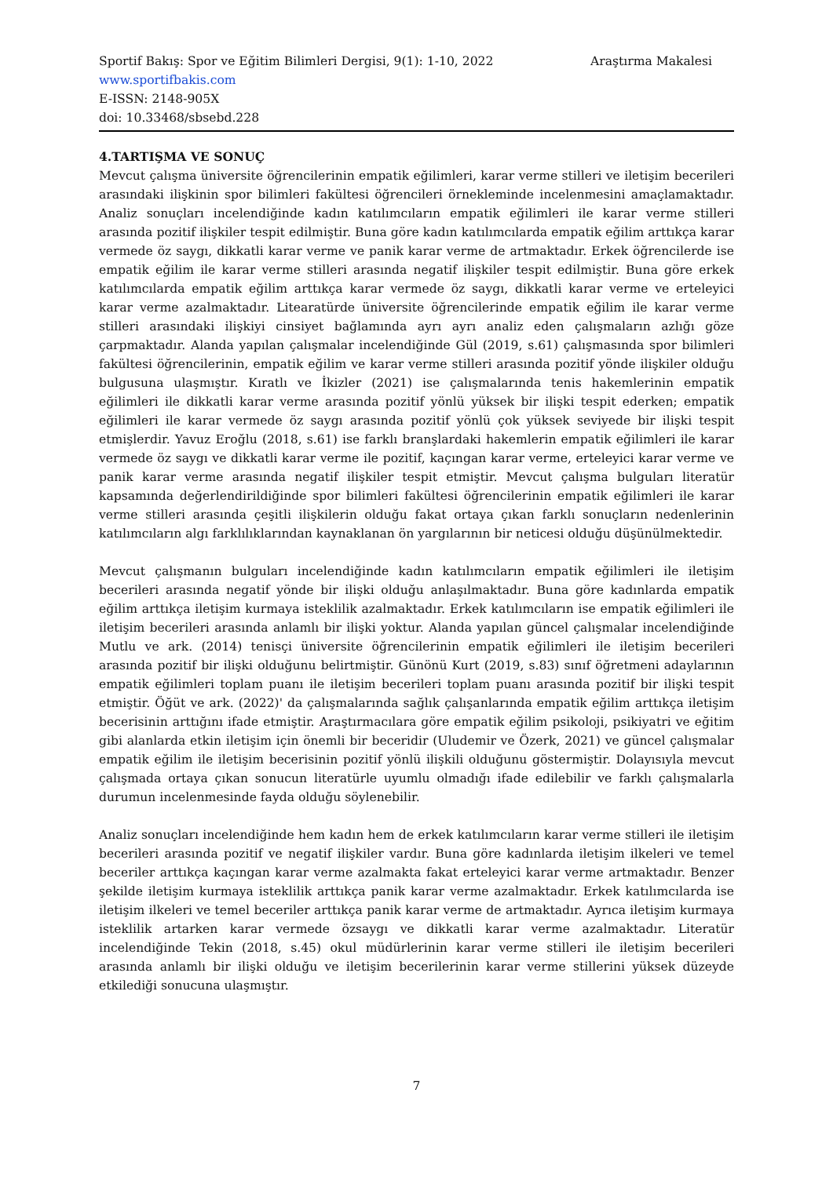Sportif Bakış: Spor ve Eğitim Bilimleri Dergisi, 9(1): 1-10, 2022 Araştırma Makalesi
www.sportifbakis.com
E-ISSN: 2148-905X
doi: 10.33468/sbsebd.228
4.TARTIŞMA VE SONUÇ
Mevcut çalışma üniversite öğrencilerinin empatik eğilimleri, karar verme stilleri ve iletişim becerileri arasındaki ilişkinin spor bilimleri fakültesi öğrencileri örnekleminde incelenmesini amaçlamaktadır. Analiz sonuçları incelendiğinde kadın katılımcıların empatik eğilimleri ile karar verme stilleri arasında pozitif ilişkiler tespit edilmiştir. Buna göre kadın katılımcılarda empatik eğilim arttıkça karar vermede öz saygı, dikkatli karar verme ve panik karar verme de artmaktadır. Erkek öğrencilerde ise empatik eğilim ile karar verme stilleri arasında negatif ilişkiler tespit edilmiştir. Buna göre erkek katılımcılarda empatik eğilim arttıkça karar vermede öz saygı, dikkatli karar verme ve erteleyici karar verme azalmaktadır. Litearatürde üniversite öğrencilerinde empatik eğilim ile karar verme stilleri arasındaki ilişkiyi cinsiyet bağlamında ayrı ayrı analiz eden çalışmaların azlığı göze çarpmaktadır. Alanda yapılan çalışmalar incelendiğinde Gül (2019, s.61) çalışmasında spor bilimleri fakültesi öğrencilerinin, empatik eğilim ve karar verme stilleri arasında pozitif yönde ilişkiler olduğu bulgusuna ulaşmıştır. Kıratlı ve İkizler (2021) ise çalışmalarında tenis hakemlerinin empatik eğilimleri ile dikkatli karar verme arasında pozitif yönlü yüksek bir ilişki tespit ederken; empatik eğilimleri ile karar vermede öz saygı arasında pozitif yönlü çok yüksek seviyede bir ilişki tespit etmişlerdir. Yavuz Eroğlu (2018, s.61) ise farklı branşlardaki hakemlerin empatik eğilimleri ile karar vermede öz saygı ve dikkatli karar verme ile pozitif, kaçıngan karar verme, erteleyici karar verme ve panik karar verme arasında negatif ilişkiler tespit etmiştir. Mevcut çalışma bulguları literatür kapsamında değerlendirildiğinde spor bilimleri fakültesi öğrencilerinin empatik eğilimleri ile karar verme stilleri arasında çeşitli ilişkilerin olduğu fakat ortaya çıkan farklı sonuçların nedenlerinin katılımcıların algı farklılıklarından kaynaklanan ön yargılarının bir neticesi olduğu düşünülmektedir.
Mevcut çalışmanın bulguları incelendiğinde kadın katılımcıların empatik eğilimleri ile iletişim becerileri arasında negatif yönde bir ilişki olduğu anlaşılmaktadır. Buna göre kadınlarda empatik eğilim arttıkça iletişim kurmaya isteklilik azalmaktadır. Erkek katılımcıların ise empatik eğilimleri ile iletişim becerileri arasında anlamlı bir ilişki yoktur. Alanda yapılan güncel çalışmalar incelendiğinde Mutlu ve ark. (2014) tenisçi üniversite öğrencilerinin empatik eğilimleri ile iletişim becerileri arasında pozitif bir ilişki olduğunu belirtmiştir. Günönü Kurt (2019, s.83) sınıf öğretmeni adaylarının empatik eğilimleri toplam puanı ile iletişim becerileri toplam puanı arasında pozitif bir ilişki tespit etmiştir. Öğüt ve ark. (2022)' da çalışmalarında sağlık çalışanlarında empatik eğilim arttıkça iletişim becerisinin arttığını ifade etmiştir. Araştırmacılara göre empatik eğilim psikoloji, psikiyatri ve eğitim gibi alanlarda etkin iletişim için önemli bir beceridir (Uludemir ve Özerk, 2021) ve güncel çalışmalar empatik eğilim ile iletişim becerisinin pozitif yönlü ilişkili olduğunu göstermiştir. Dolayısıyla mevcut çalışmada ortaya çıkan sonucun literatürle uyumlu olmadığı ifade edilebilir ve farklı çalışmalarla durumun incelenmesinde fayda olduğu söylenebilir.
Analiz sonuçları incelendiğinde hem kadın hem de erkek katılımcıların karar verme stilleri ile iletişim becerileri arasında pozitif ve negatif ilişkiler vardır. Buna göre kadınlarda iletişim ilkeleri ve temel beceriler arttıkça kaçıngan karar verme azalmakta fakat erteleyici karar verme artmaktadır. Benzer şekilde iletişim kurmaya isteklilik arttıkça panik karar verme azalmaktadır. Erkek katılımcılarda ise iletişim ilkeleri ve temel beceriler arttıkça panik karar verme de artmaktadır. Ayrıca iletişim kurmaya isteklilik artarken karar vermede özsaygı ve dikkatli karar verme azalmaktadır. Literatür incelendiğinde Tekin (2018, s.45) okul müdürlerinin karar verme stilleri ile iletişim becerileri arasında anlamlı bir ilişki olduğu ve iletişim becerilerinin karar verme stillerini yüksek düzeyde etkilediği sonucuna ulaşmıştır.
7